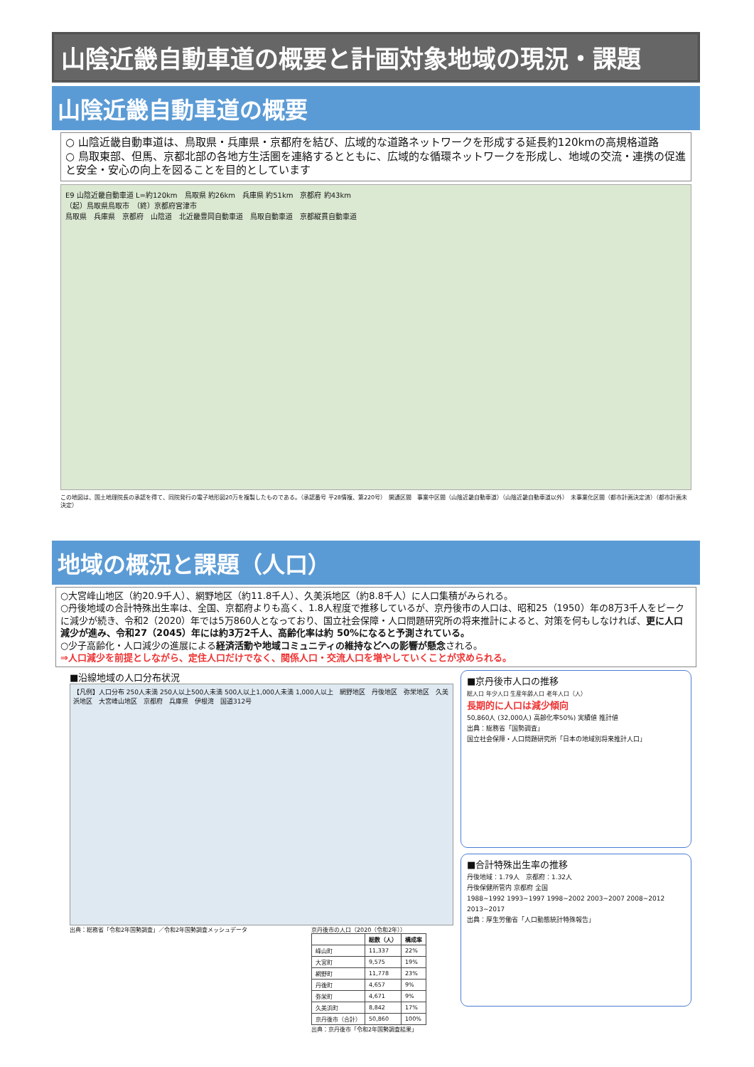山陰近畿自動車道の概要と計画対象地域の現況・課題
山陰近畿自動車道の概要
○ 山陰近畿自動車道は、鳥取県・兵庫県・京都府を結び、広域的な道路ネットワークを形成する延長約120kmの高規格道路
○ 鳥取東部、但馬、京都北部の各地方生活圏を連絡するとともに、広域的な循環ネットワークを形成し、地域の交流・連携の促進と安全・安心の向上を図ることを目的としています
E9 山陰近畿自動車道 L=約120km　鳥取県 約26km　兵庫県 約51km　京都府 約43km
（起）鳥取県鳥取市　（終）京都府宮津市
鳥取県　兵庫県　京都府　山陰道　北近畿豊岡自動車道　鳥取自動車道　京都縦貫自動車道
この地図は、国土地理院長の承認を得て、同院発行の電子地形図20万を複製したものである。（承認番号 平28情複、第220号）　開通区間　事業中区間（山陰近畿自動車道）（山陰近畿自動車道以外）　未事業化区間（都市計画決定済）（都市計画未決定）
地域の概況と課題（人口）
○大宮峰山地区（約20.9千人）、網野地区（約11.8千人）、久美浜地区（約8.8千人）に人口集積がみられる。
○丹後地域の合計特殊出生率は、全国、京都府よりも高く、1.8人程度で推移しているが、京丹後市の人口は、昭和25（1950）年の8万3千人をピークに減少が続き、令和2（2020）年では5万860人となっており、国立社会保障・人口問題研究所の将来推計によると、対策を何もしなければ、更に人口減少が進み、令和27（2045）年には約3万2千人、高齢化率は約 50%になると予測されている。
○少子高齢化・人口減少の進展による経済活動や地域コミュニティの維持などへの影響が懸念される。
⇒人口減少を前提としながら、定住人口だけでなく、関係人口・交流人口を増やしていくことが求められる。
■沿線地域の人口分布状況
【凡例】人口分布 250人未満 250人以上500人未満 500人以上1,000人未満 1,000人以上　網野地区　丹後地区　弥栄地区　久美浜地区　大宮峰山地区　京都府　兵庫県　伊根湾　国道312号
出典：総務省「令和2年国勢調査」／令和2年国勢調査メッシュデータ 京丹後市の人口（2020（令和2年））
| | 総数（人） | 構成率 |
| --- | --- | --- |
| 峰山町 | 11,337 | 22% |
| 大宮町 | 9,575 | 19% |
| 網野町 | 11,778 | 23% |
| 丹後町 | 4,657 | 9% |
| 弥栄町 | 4,671 | 9% |
| 久美浜町 | 8,842 | 17% |
| 京丹後市（合計） | 50,860 | 100% |
出典：京丹後市「令和2年国勢調査結果」
■京丹後市人口の推移
総人口 年少人口 生産年齢人口 老年人口（人）
長期的に人口は減少傾向
50,860人 (32,000人) 高齢化率50%) 実績値 推計値
出典：総務省「国勢調査」
国立社会保障・人口問題研究所「日本の地域別将来推計人口」
■合計特殊出生率の推移
丹後地域：1.79人　京都府：1.32人
丹後保健所管内 京都府 全国
1988~1992 1993~1997 1998~2002 2003~2007 2008~2012 2013~2017
出典：厚生労働省「人口動態統計特殊報告」